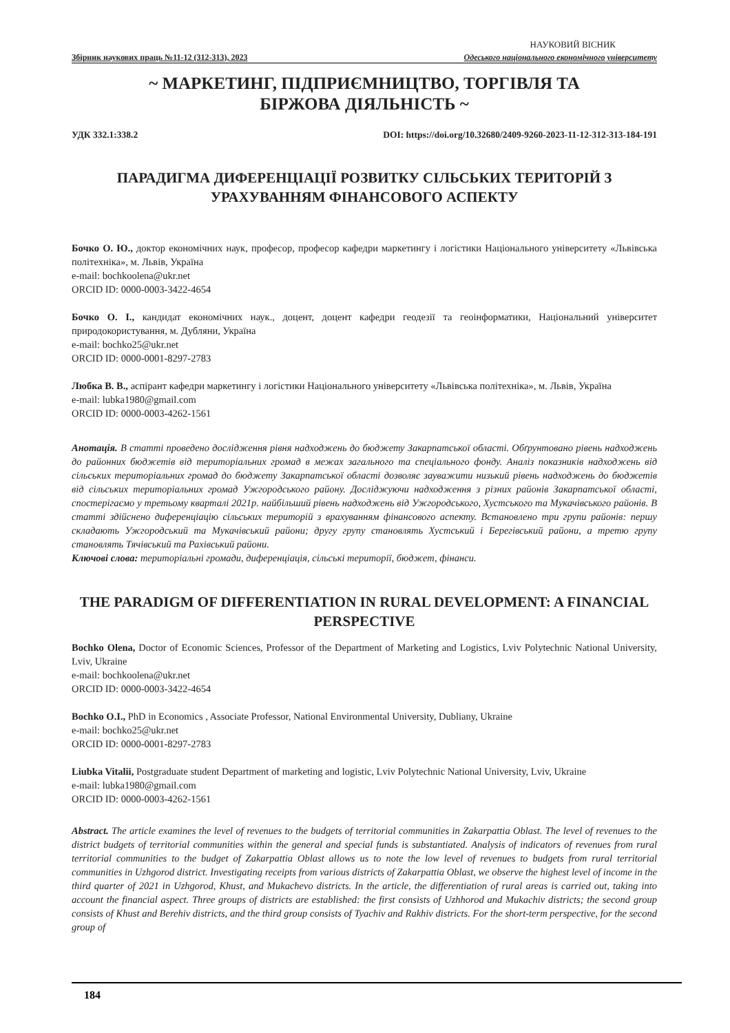НАУКОВИЙ ВІСНИК
Збірник наукових праць №11-12 (312-313), 2023 Одеського національного економічного університету
~ МАРКЕТИНГ, ПІДПРИЄМНИЦТВО, ТОРГІВЛЯ ТА
БІРЖОВА ДІЯЛЬНІСТЬ ~
УДК 332.1:338.2 DOI: https://doi.org/10.32680/2409-9260-2023-11-12-312-313-184-191
ПАРАДИГМА ДИФЕРЕНЦІАЦІЇ РОЗВИТКУ СІЛЬСЬКИХ ТЕРИТОРІЙ З УРАХУВАННЯМ ФІНАНСОВОГО АСПЕКТУ
Бочко О. Ю., доктор економічних наук, професор, професор кафедри маркетингу і логістики Національного університету «Львівська політехніка», м. Львів, Україна
e-mail: bochkoolena@ukr.net
ORCID ID: 0000-0003-3422-4654
Бочко О. І., кандидат економічних наук., доцент, доцент кафедри геодезії та геоінформатики, Національний університет природокористування, м. Дубляни, Україна
e-mail: bochko25@ukr.net
ORCID ID: 0000-0001-8297-2783
Любка В. В., аспірант кафедри маркетингу і логістики Національного університету «Львівська політехніка», м. Львів, Україна
e-mail: lubka1980@gmail.com
ORCID ID: 0000-0003-4262-1561
Анотація. В статті проведено дослідження рівня надходжень до бюджету Закарпатської області. Обґрунтовано рівень надходжень до районних бюджетів від територіальних громад в межах загального та спеціального фонду. Аналіз показників надходжень від сільських територіальних громад до бюджету Закарпатської області дозволяє зауважити низький рівень надходжень до бюджетів від сільських територіальних громад Ужгородського району. Досліджуючи надходження з різних районів Закарпатської області, спостерігаємо у третьому кварталі 2021р. найбільший рівень надходжень від Ужгородського, Хустського та Мукачівського районів. В статті здійснено диференціацію сільських територій з врахуванням фінансового аспекту. Встановлено три групи районів: першу складають Ужгородський та Мукачівський райони; другу групу становлять Хустський і Берегівський райони, а третю групу становлять Тячівський та Рахівський райони.
Ключові слова: територіальні громади, диференціація, сільські території, бюджет, фінанси.
THE PARADIGM OF DIFFERENTIATION IN RURAL DEVELOPMENT: A FINANCIAL PERSPECTIVE
Bochko Olena, Doctor of Economic Sciences, Professor of the Department of Marketing and Logistics, Lviv Polytechnic National University, Lviv, Ukraine
e-mail: bochkoolena@ukr.net
ORCID ID: 0000-0003-3422-4654
Bochko O.I., PhD in Economics , Associate Professor, National Environmental University, Dubliany, Ukraine
e-mail: bochko25@ukr.net
ORCID ID: 0000-0001-8297-2783
Liubka Vitalii, Postgraduate student Department of marketing and logistic, Lviv Polytechnic National University, Lviv, Ukraine
e-mail: lubka1980@gmail.com
ORCID ID: 0000-0003-4262-1561
Abstract. The article examines the level of revenues to the budgets of territorial communities in Zakarpattia Oblast. The level of revenues to the district budgets of territorial communities within the general and special funds is substantiated. Analysis of indicators of revenues from rural territorial communities to the budget of Zakarpattia Oblast allows us to note the low level of revenues to budgets from rural territorial communities in Uzhgorod district. Investigating receipts from various districts of Zakarpattia Oblast, we observe the highest level of income in the third quarter of 2021 in Uzhgorod, Khust, and Mukachevo districts. In the article, the differentiation of rural areas is carried out, taking into account the financial aspect. Three groups of districts are established: the first consists of Uzhhorod and Mukachiv districts; the second group consists of Khust and Berehiv districts, and the third group consists of Tyachiv and Rakhiv districts. For the short-term perspective, for the second group of
184